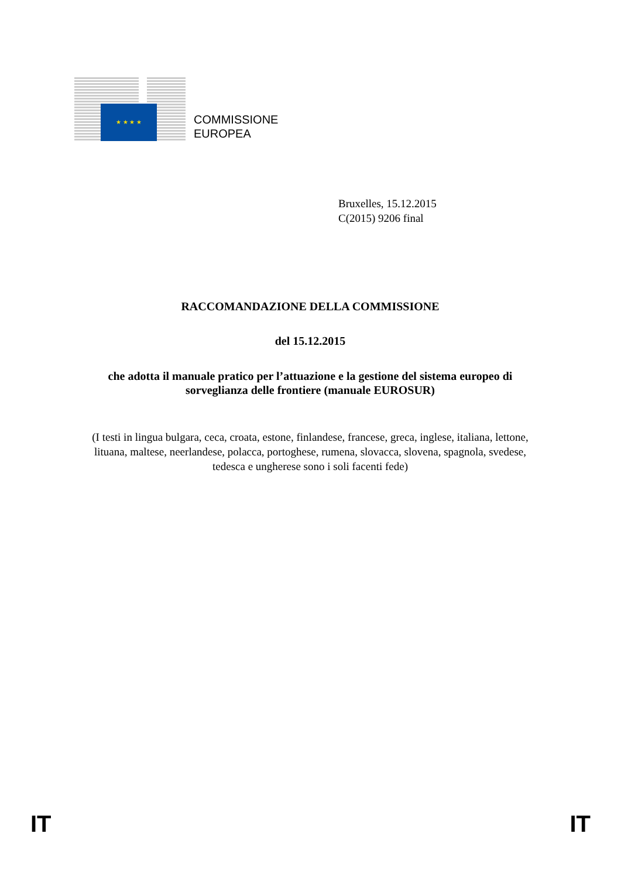★ ★ ★ ★
COMMISSIONE
EUROPEA
Bruxelles, 15.12.2015
C(2015) 9206 final
RACCOMANDAZIONE DELLA COMMISSIONE
del 15.12.2015
che adotta il manuale pratico per l’attuazione e la gestione del sistema europeo di sorveglianza delle frontiere (manuale EUROSUR)
(I testi in lingua bulgara, ceca, croata, estone, finlandese, francese, greca, inglese, italiana, lettone, lituana, maltese, neerlandese, polacca, portoghese, rumena, slovacca, slovena, spagnola, svedese, tedesca e ungherese sono i soli facenti fede)
IT IT